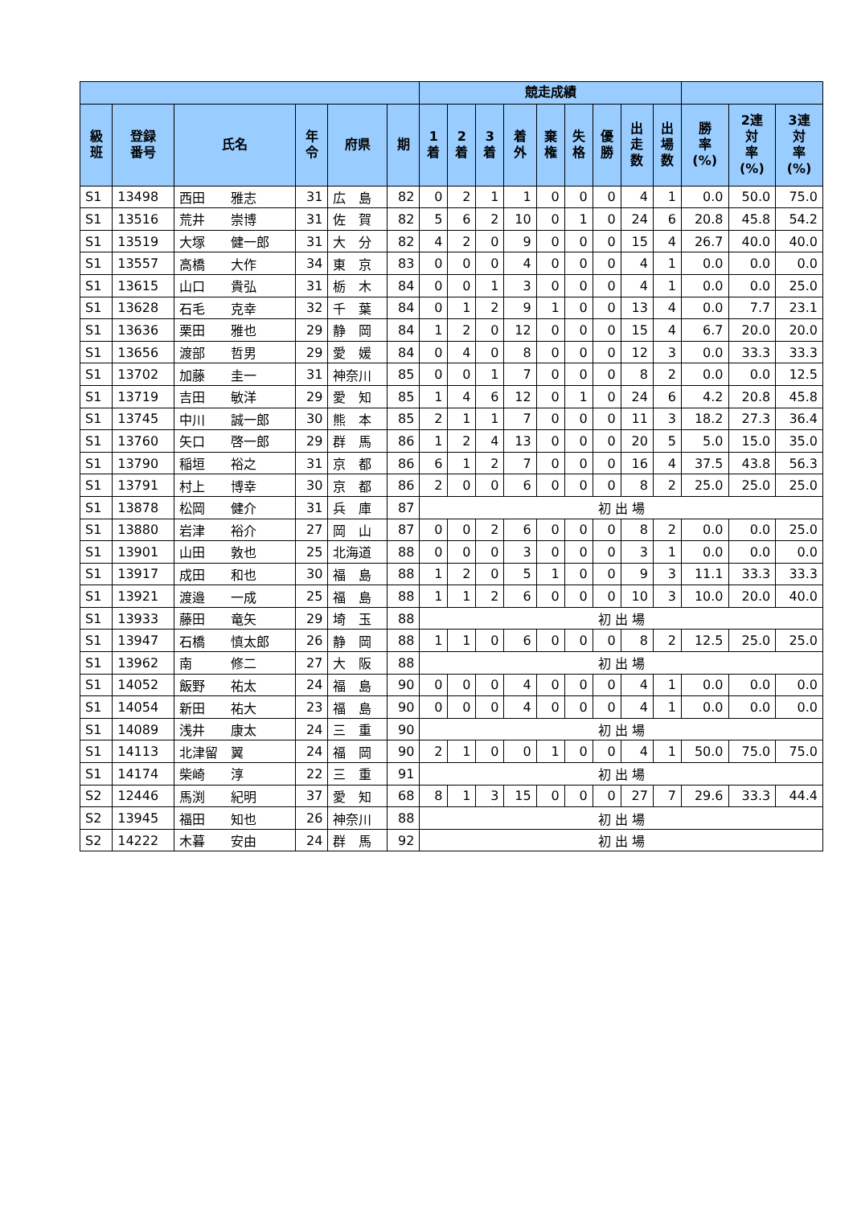| | | | | | | 競走成績 | | | | | | | | | | | |
| --- | --- | --- | --- | --- | --- | --- | --- | --- | --- | --- | --- | --- | --- | --- | --- | --- | --- |
| 級 班 | 登録 番号 | 氏名 | 年 令 | 府県 | 期 | 1 着 | 2 着 | 3 着 | 着 外 | 棄 権 | 失 格 | 優 勝 | 出 走 数 | 出 場 数 | 勝 率 (%) | 2連 対 率 (%) | 3連 対 率 (%) |
| S1 | 13498 | 西田 雅志 | 31 | 広 島 | 82 | 0 | 2 | 1 | 1 | 0 | 0 | 0 | 4 | 1 | 0.0 | 50.0 | 75.0 |
| S1 | 13516 | 荒井 崇博 | 31 | 佐 賀 | 82 | 5 | 6 | 2 | 10 | 0 | 1 | 0 | 24 | 6 | 20.8 | 45.8 | 54.2 |
| S1 | 13519 | 大塚 健一郎 | 31 | 大 分 | 82 | 4 | 2 | 0 | 9 | 0 | 0 | 0 | 15 | 4 | 26.7 | 40.0 | 40.0 |
| S1 | 13557 | 高橋 大作 | 34 | 東 京 | 83 | 0 | 0 | 0 | 4 | 0 | 0 | 0 | 4 | 1 | 0.0 | 0.0 | 0.0 |
| S1 | 13615 | 山口 貴弘 | 31 | 栃 木 | 84 | 0 | 0 | 1 | 3 | 0 | 0 | 0 | 4 | 1 | 0.0 | 0.0 | 25.0 |
| S1 | 13628 | 石毛 克幸 | 32 | 千 葉 | 84 | 0 | 1 | 2 | 9 | 1 | 0 | 0 | 13 | 4 | 0.0 | 7.7 | 23.1 |
| S1 | 13636 | 栗田 雅也 | 29 | 静 岡 | 84 | 1 | 2 | 0 | 12 | 0 | 0 | 0 | 15 | 4 | 6.7 | 20.0 | 20.0 |
| S1 | 13656 | 渡部 哲男 | 29 | 愛 媛 | 84 | 0 | 4 | 0 | 8 | 0 | 0 | 0 | 12 | 3 | 0.0 | 33.3 | 33.3 |
| S1 | 13702 | 加藤 圭一 | 31 | 神奈川 | 85 | 0 | 0 | 1 | 7 | 0 | 0 | 0 | 8 | 2 | 0.0 | 0.0 | 12.5 |
| S1 | 13719 | 吉田 敏洋 | 29 | 愛 知 | 85 | 1 | 4 | 6 | 12 | 0 | 1 | 0 | 24 | 6 | 4.2 | 20.8 | 45.8 |
| S1 | 13745 | 中川 誠一郎 | 30 | 熊 本 | 85 | 2 | 1 | 1 | 7 | 0 | 0 | 0 | 11 | 3 | 18.2 | 27.3 | 36.4 |
| S1 | 13760 | 矢口 啓一郎 | 29 | 群 馬 | 86 | 1 | 2 | 4 | 13 | 0 | 0 | 0 | 20 | 5 | 5.0 | 15.0 | 35.0 |
| S1 | 13790 | 稲垣 裕之 | 31 | 京 都 | 86 | 6 | 1 | 2 | 7 | 0 | 0 | 0 | 16 | 4 | 37.5 | 43.8 | 56.3 |
| S1 | 13791 | 村上 博幸 | 30 | 京 都 | 86 | 2 | 0 | 0 | 6 | 0 | 0 | 0 | 8 | 2 | 25.0 | 25.0 | 25.0 |
| S1 | 13878 | 松岡 健介 | 31 | 兵 庫 | 87 | 初 出 場 | | | | | | | | | | | |
| S1 | 13880 | 岩津 裕介 | 27 | 岡 山 | 87 | 0 | 0 | 2 | 6 | 0 | 0 | 0 | 8 | 2 | 0.0 | 0.0 | 25.0 |
| S1 | 13901 | 山田 敦也 | 25 | 北海道 | 88 | 0 | 0 | 0 | 3 | 0 | 0 | 0 | 3 | 1 | 0.0 | 0.0 | 0.0 |
| S1 | 13917 | 成田 和也 | 30 | 福 島 | 88 | 1 | 2 | 0 | 5 | 1 | 0 | 0 | 9 | 3 | 11.1 | 33.3 | 33.3 |
| S1 | 13921 | 渡邉 一成 | 25 | 福 島 | 88 | 1 | 1 | 2 | 6 | 0 | 0 | 0 | 10 | 3 | 10.0 | 20.0 | 40.0 |
| S1 | 13933 | 藤田 竜矢 | 29 | 埼 玉 | 88 | 初 出 場 | | | | | | | | | | | |
| S1 | 13947 | 石橋 慎太郎 | 26 | 静 岡 | 88 | 1 | 1 | 0 | 6 | 0 | 0 | 0 | 8 | 2 | 12.5 | 25.0 | 25.0 |
| S1 | 13962 | 南 修二 | 27 | 大 阪 | 88 | 初 出 場 | | | | | | | | | | | |
| S1 | 14052 | 飯野 祐太 | 24 | 福 島 | 90 | 0 | 0 | 0 | 4 | 0 | 0 | 0 | 4 | 1 | 0.0 | 0.0 | 0.0 |
| S1 | 14054 | 新田 祐大 | 23 | 福 島 | 90 | 0 | 0 | 0 | 4 | 0 | 0 | 0 | 4 | 1 | 0.0 | 0.0 | 0.0 |
| S1 | 14089 | 浅井 康太 | 24 | 三 重 | 90 | 初 出 場 | | | | | | | | | | | |
| S1 | 14113 | 北津留 翼 | 24 | 福 岡 | 90 | 2 | 1 | 0 | 0 | 1 | 0 | 0 | 4 | 1 | 50.0 | 75.0 | 75.0 |
| S1 | 14174 | 柴崎 淳 | 22 | 三 重 | 91 | 初 出 場 | | | | | | | | | | | |
| S2 | 12446 | 馬渕 紀明 | 37 | 愛 知 | 68 | 8 | 1 | 3 | 15 | 0 | 0 | 0 | 27 | 7 | 29.6 | 33.3 | 44.4 |
| S2 | 13945 | 福田 知也 | 26 | 神奈川 | 88 | 初 出 場 | | | | | | | | | | | |
| S2 | 14222 | 木暮 安由 | 24 | 群 馬 | 92 | 初 出 場 | | | | | | | | | | | |